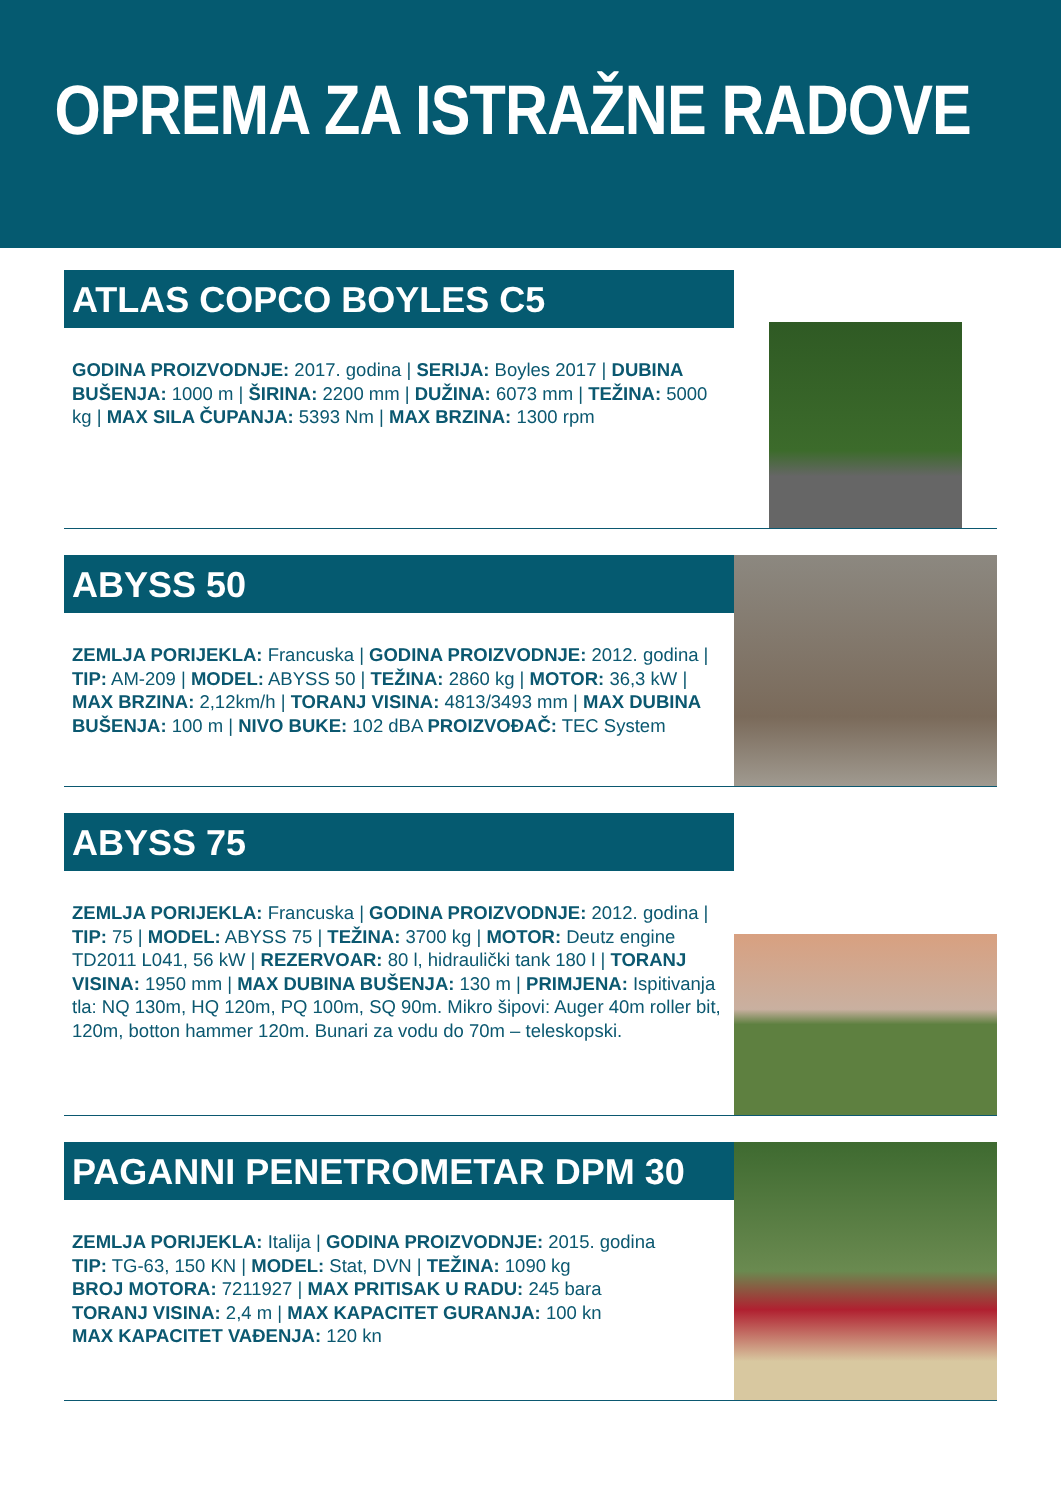OPREMA ZA ISTRAŽNE RADOVE
ATLAS COPCO BOYLES C5
GODINA PROIZVODNJE: 2017. godina | SERIJA: Boyles 2017 | DUBINA BUŠENJA: 1000 m | ŠIRINA: 2200 mm | DUŽINA: 6073 mm | TEŽINA: 5000 kg | MAX SILA ČUPANJA: 5393 Nm | MAX BRZINA: 1300 rpm
ABYSS 50
ZEMLJA PORIJEKLA: Francuska | GODINA PROIZVODNJE: 2012. godina | TIP: AM-209 | MODEL: ABYSS 50 | TEŽINA: 2860 kg | MOTOR: 36,3 kW | MAX BRZINA: 2,12km/h | TORANJ VISINA: 4813/3493 mm | MAX DUBINA BUŠENJA: 100 m | NIVO BUKE: 102 dBA PROIZVOĐAČ: TEC System
ABYSS 75
ZEMLJA PORIJEKLA: Francuska | GODINA PROIZVODNJE: 2012. godina | TIP: 75 | MODEL: ABYSS 75 | TEŽINA: 3700 kg | MOTOR: Deutz engine TD2011 L041, 56 kW | REZERVOAR: 80 l, hidraulički tank 180 l | TORANJ VISINA: 1950 mm | MAX DUBINA BUŠENJA: 130 m | PRIMJENA: Ispitivanja tla: NQ 130m, HQ 120m, PQ 100m, SQ 90m. Mikro šipovi: Auger 40m roller bit, 120m, botton hammer 120m. Bunari za vodu do 70m – teleskopski.
PAGANNI PENETROMETAR DPM 30
ZEMLJA PORIJEKLA: Italija | GODINA PROIZVODNJE: 2015. godina
TIP: TG-63, 150 KN | MODEL: Stat, DVN | TEŽINA: 1090 kg
BROJ MOTORA: 7211927 | MAX PRITISAK U RADU: 245 bara
TORANJ VISINA: 2,4 m | MAX KAPACITET GURANJA: 100 kn
MAX KAPACITET VAĐENJA: 120 kn